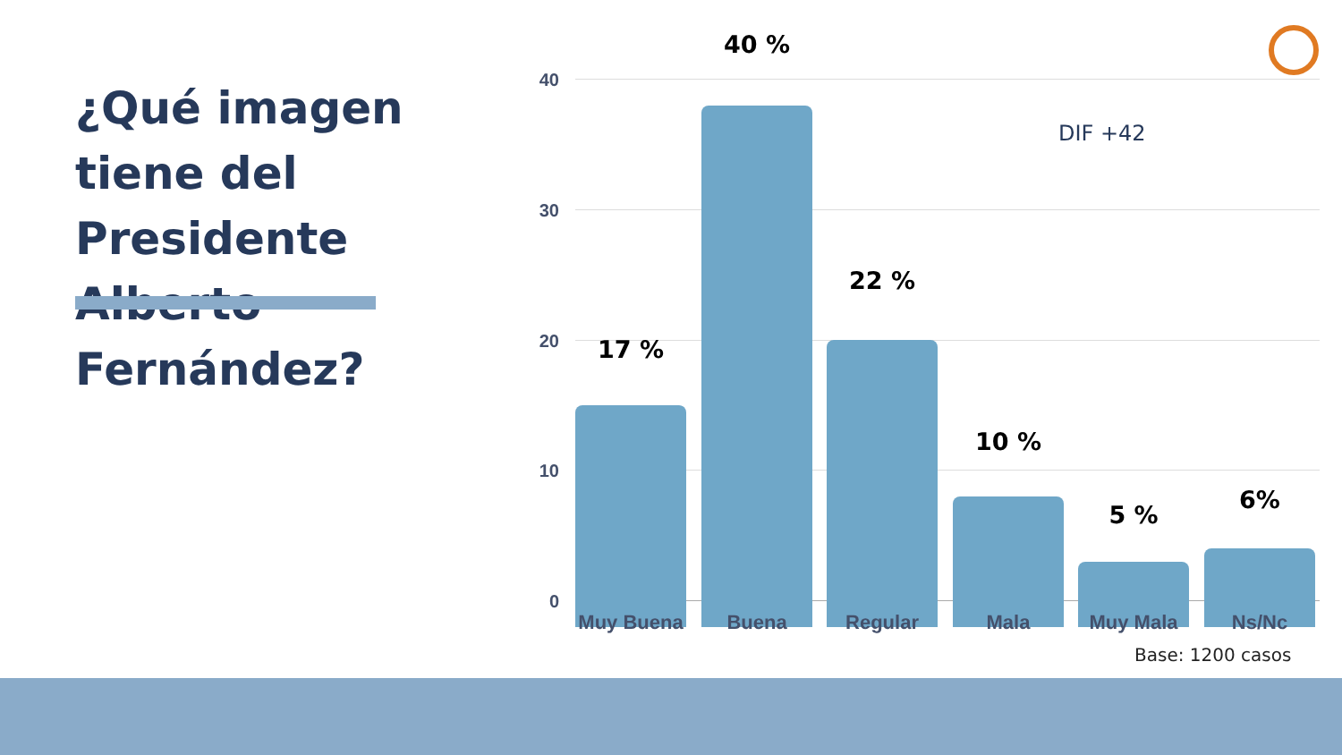¿Qué imagen tiene del Presidente Alberto Fernández?
DIF +42
40
30
20
10
0
17 %
40 %
22 %
10 %
5 %
6%
Muy Buena Buena Regular Mala Muy Mala Ns/Nc
Base: 1200 casos